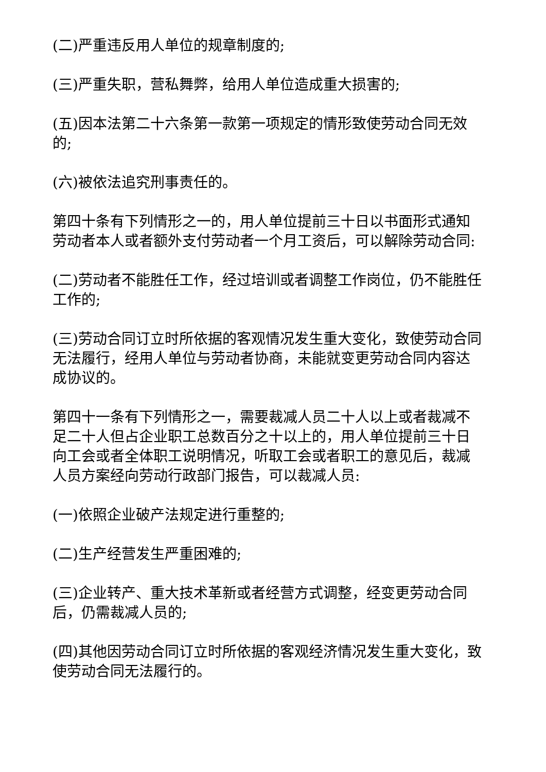(二)严重违反用人单位的规章制度的;
(三)严重失职，营私舞弊，给用人单位造成重大损害的;
(五)因本法第二十六条第一款第一项规定的情形致使劳动合同无效的;
(六)被依法追究刑事责任的。
第四十条有下列情形之一的，用人单位提前三十日以书面形式通知劳动者本人或者额外支付劳动者一个月工资后，可以解除劳动合同:
(二)劳动者不能胜任工作，经过培训或者调整工作岗位，仍不能胜任工作的;
(三)劳动合同订立时所依据的客观情况发生重大变化，致使劳动合同无法履行，经用人单位与劳动者协商，未能就变更劳动合同内容达成协议的。
第四十一条有下列情形之一，需要裁减人员二十人以上或者裁减不足二十人但占企业职工总数百分之十以上的，用人单位提前三十日向工会或者全体职工说明情况，听取工会或者职工的意见后，裁减人员方案经向劳动行政部门报告，可以裁减人员:
(一)依照企业破产法规定进行重整的;
(二)生产经营发生严重困难的;
(三)企业转产、重大技术革新或者经营方式调整，经变更劳动合同后，仍需裁减人员的;
(四)其他因劳动合同订立时所依据的客观经济情况发生重大变化，致使劳动合同无法履行的。